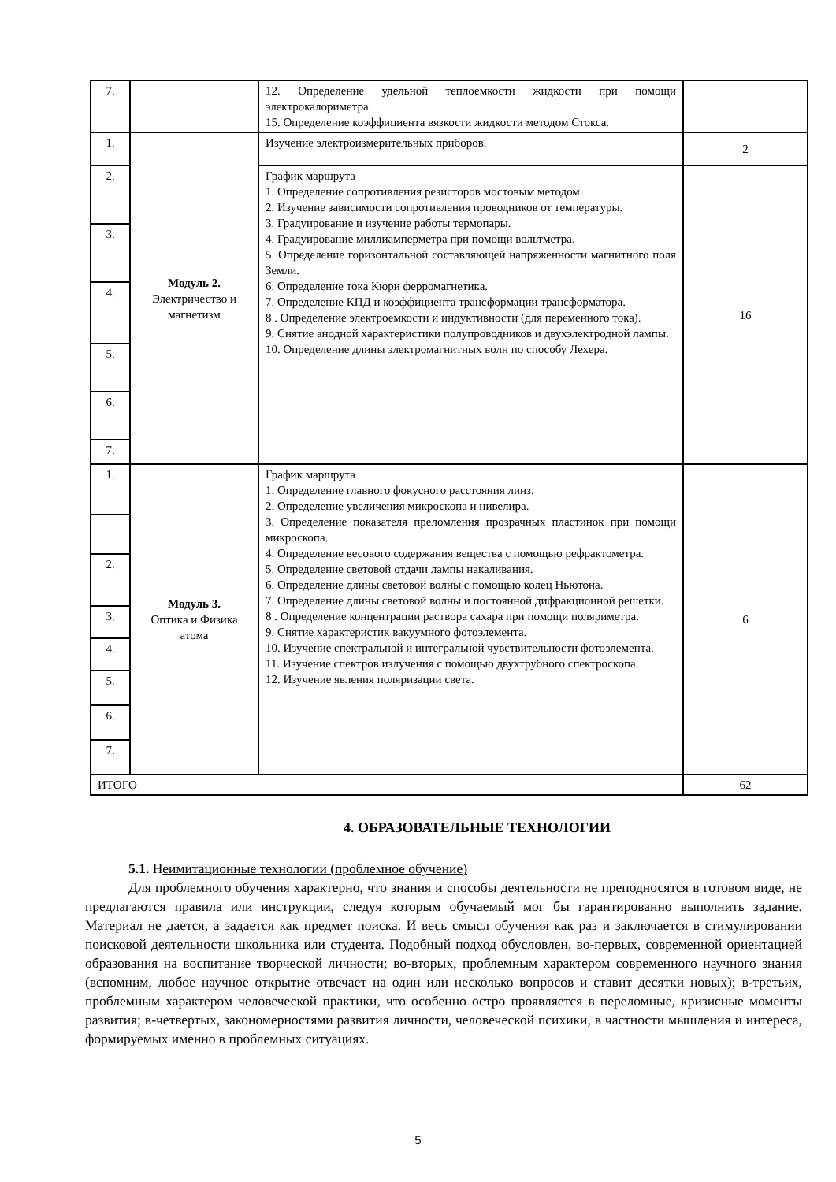| 7. | | 12. Определение удельной теплоемкости жидкости при помощи электрокалориметра. 15. Определение коэффициента вязкости жидкости методом Стокса. | |
| 1. | Модуль 2. Электричество и магнетизм | Изучение электроизмерительных приборов. | 2 |
| 2. | | График маршрута 1. Определение сопротивления резисторов мостовым методом. 2. Изучение зависимости сопротивления проводников от температуры. 3. Градуирование и изучение работы термопары. 4. Градуирование миллиамперметра при помощи вольтметра. 5. Определение горизонтальной составляющей напряженности магнитного поля Земли. 6. Определение тока Кюри ферромагнетика. 7. Определение КПД и коэффициента трансформации трансформатора. 8 . Определение электроемкости и индуктивности (для переменного тока). 9. Снятие анодной характеристики полупроводников и двухэлектродной лампы. 10. Определение длины электромагнитных волн по способу Лехера. | 16 |
| 3. | | | |
| 4. | | | |
| 5. | | | |
| 6. | | | |
| 7. | | | |
| 1. | Модуль 3. Оптика и Физика атома | График маршрута 1. Определение главного фокусного расстояния линз. 2. Определение увеличения микроскопа и нивелира. 3. Определение показателя преломления прозрачных пластинок при помощи микроскопа. 4. Определение весового содержания вещества с помощью рефрактометра. 5. Определение световой отдачи лампы накаливания. 6. Определение длины световой волны с помощью колец Ньютона. 7. Определение длины световой волны и постоянной дифракционной решетки. 8 . Определение концентрации раствора сахара при помощи поляриметра. 9. Снятие характеристик вакуумного фотоэлемента. 10. Изучение спектральной и интегральной чувствительности фотоэлемента. 11. Изучение спектров излучения с помощью двухтрубного спектроскопа. 12. Изучение явления поляризации света. | 6 |
| 2. | | | |
| 3. | | | |
| 4. | | | |
| 5. | | | |
| 6. | | | |
| 7. | | | |
| ИТОГО | | | 62 |
4. ОБРАЗОВАТЕЛЬНЫЕ ТЕХНОЛОГИИ
5.1. Неимитационные технологии (проблемное обучение)
Для проблемного обучения характерно, что знания и способы деятельности не преподносятся в готовом виде, не предлагаются правила или инструкции, следуя которым обучаемый мог бы гарантированно выполнить задание. Материал не дается, а задается как предмет поиска. И весь смысл обучения как раз и заключается в стимулировании поисковой деятельности школьника или студента. Подобный подход обусловлен, во-первых, современной ориентацией образования на воспитание творческой личности; во-вторых, проблемным характером современного научного знания (вспомним, любое научное открытие отвечает на один или несколько вопросов и ставит десятки новых); в-третьих, проблемным характером человеческой практики, что особенно остро проявляется в переломные, кризисные моменты развития; в-четвертых, закономерностями развития личности, человеческой психики, в частности мышления и интереса, формируемых именно в проблемных ситуациях.
5